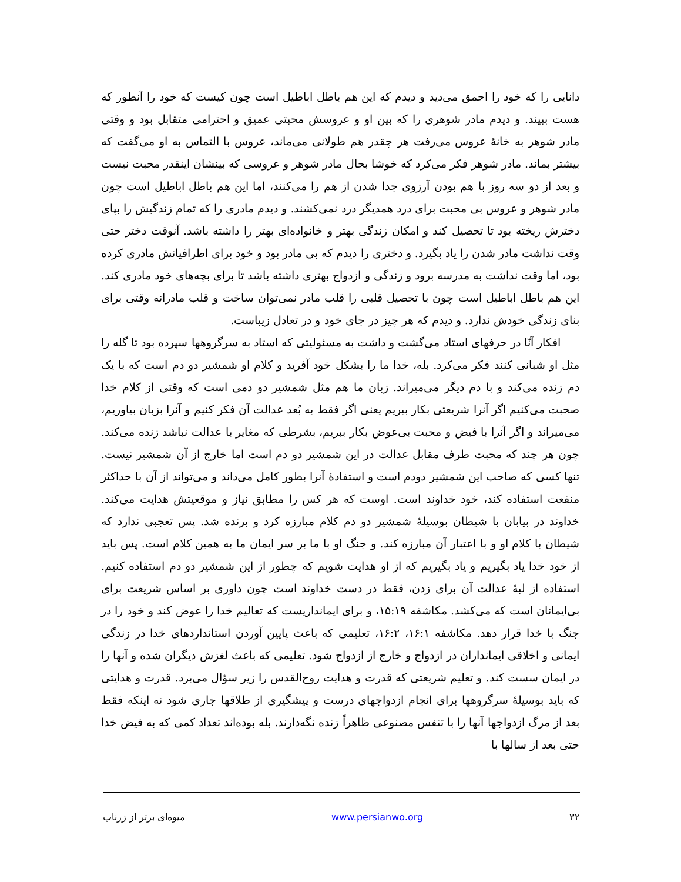دانایی را که خود را احمق می‌دید و دیدم که این هم باطل اباطیل است چون کیست که خود را آنطور که هست ببیند. و دیدم مادر شوهری را که بین او و عروسش محبتی عمیق و احترامی متقابل بود و وقتی مادر شوهر به خانهٔ عروس می‌رفت هر چقدر هم طولانی می‌ماند، عروس با التماس به او می‌گفت که بیشتر بماند. مادر شوهر فکر می‌کرد که خوشا بحال مادر شوهر و عروسی که بینشان اینقدر محبت نیست و بعد از دو سه روز با هم بودن آرزوی جدا شدن از هم را می‌کنند، اما این هم باطل اباطیل است چون مادر شوهر و عروس بی محبت برای درد همدیگر درد نمی‌کشند. و دیدم مادری را که تمام زندگیش را بپای دخترش ریخته بود تا تحصیل کند و امکان زندگی بهتر و خانواده‌ای بهتر را داشته باشد. آنوقت دختر حتی وقت نداشت مادر شدن را یاد بگیرد. و دختری را دیدم که بی مادر بود و خود برای اطرافیانش مادری کرده بود، اما وقت نداشت به مدرسه برود و زندگی و ازدواج بهتری داشته باشد تا برای بچه‌های خود مادری کند. این هم باطل اباطیل است چون با تحصیل قلبی را قلب مادر نمی‌توان ساخت و قلب مادرانه وقتی برای بنای زندگی خودش ندارد. و دیدم که هر چیز در جای خود و در تعادل زیباست.
افکار آنّا در حرفهای استاد می‌گشت و داشت به مسئولیتی که استاد به سرگروهها سپرده بود تا گله را مثل او شبانی کنند فکر می‌کرد. بله، خدا ما را بشکل خود آفرید و کلام او شمشیر دو دم است که با یک دم زنده می‌کند و با دم دیگر می‌میراند. زبان ما هم مثل شمشیر دو دمی است که وقتی از کلام خدا صحبت می‌کنیم اگر آنرا شریعتی بکار ببریم یعنی اگر فقط به بُعد عدالت آن فکر کنیم و آنرا بزبان بیاوریم، می‌میراند و اگر آنرا با فیض و محبت بی‌عوض بکار ببریم، بشرطی که مغایر با عدالت نباشد زنده می‌کند. چون هر چند که محبت طرف مقابل عدالت در این شمشیر دو دم است اما خارج از آن شمشیر نیست. تنها کسی که صاحب این شمشیر دودم است و استفادهٔ آنرا بطور کامل می‌داند و می‌تواند از آن با حداکثر منفعت استفاده کند، خود خداوند است. اوست که هر کس را مطابق نیاز و موقعیتش هدایت می‌کند. خداوند در بیابان با شیطان بوسیلهٔ شمشیر دو دم کلام مبارزه کرد و برنده شد. پس تعجبی ندارد که شیطان با کلام او و با اعتبار آن مبارزه کند. و جنگ او با ما بر سر ایمان ما به همین کلام است. پس باید از خود خدا یاد بگیریم و یاد بگیریم که از او هدایت شویم که چطور از این شمشیر دو دم استفاده کنیم. استفاده از لبهٔ عدالت آن برای زدن، فقط در دست خداوند است چون داوری بر اساس شریعت برای بی‌ایمانان است که می‌کشد. مکاشفه ۱۵:۱۹، و برای ایمانداریست که تعالیم خدا را عوض کند و خود را در جنگ با خدا قرار دهد. مکاشفه ۱۶:۱، ۱۶:۲، تعلیمی که باعث پایین آوردن استانداردهای خدا در زندگی ایمانی و اخلاقی ایمانداران در ازدواج و خارج از ازدواج شود. تعلیمی که باعث لغزش دیگران شده و آنها را در ایمان سست کند. و تعلیم شریعتی که قدرت و هدایت روح‌القدس را زیر سؤال می‌برد. قدرت و هدایتی که باید بوسیلهٔ سرگروهها برای انجام ازدواجهای درست و پیشگیری از طلاقها جاری شود نه اینکه فقط بعد از مرگ ازدواجها آنها را با تنفس مصنوعی ظاهراً زنده نگه‌دارند. بله بوده‌اند تعداد کمی که به فیض خدا حتی بعد از سالها با
۳۲ www.persianwo.org میوه‌ای برتر از زرناب